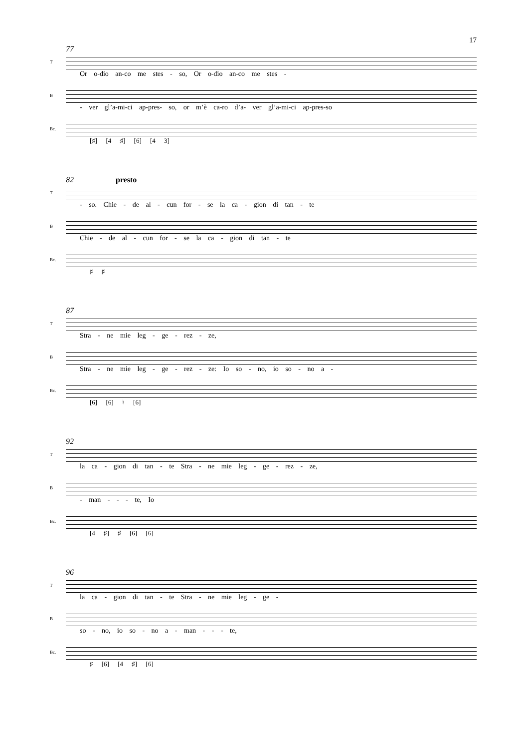17
77
T
Or o-dio an-co me stes - so, Or o-dio an-co me stes -
B
- ver gl’a-mi-ci ap-pres- so, or m’è ca-ro d’a- ver gl’a-mi-ci ap-pres-so
Bc.
[♯] [4 ♯] [6] [4 3]
82 presto
T
- so. Chie - de al - cun for - se la ca - gion di tan - te
B
Chie - de al - cun for - se la ca - gion di tan - te
Bc.
♯ ♯
87
T
Stra - ne mie leg - ge - rez - ze,
B
Stra - ne mie leg - ge - rez - ze: Io so - no, io so - no a -
Bc.
[6] [6] ♮ [6]
92
T
la ca - gion di tan - te Stra - ne mie leg - ge - rez - ze,
B
- man - - - te, Io
Bc.
[4 ♯] ♯ [6] [6]
96
T
la ca - gion di tan - te Stra - ne mie leg - ge -
B
so - no, io so - no a - man - - - te,
Bc.
♯ [6] [4 ♯] [6]